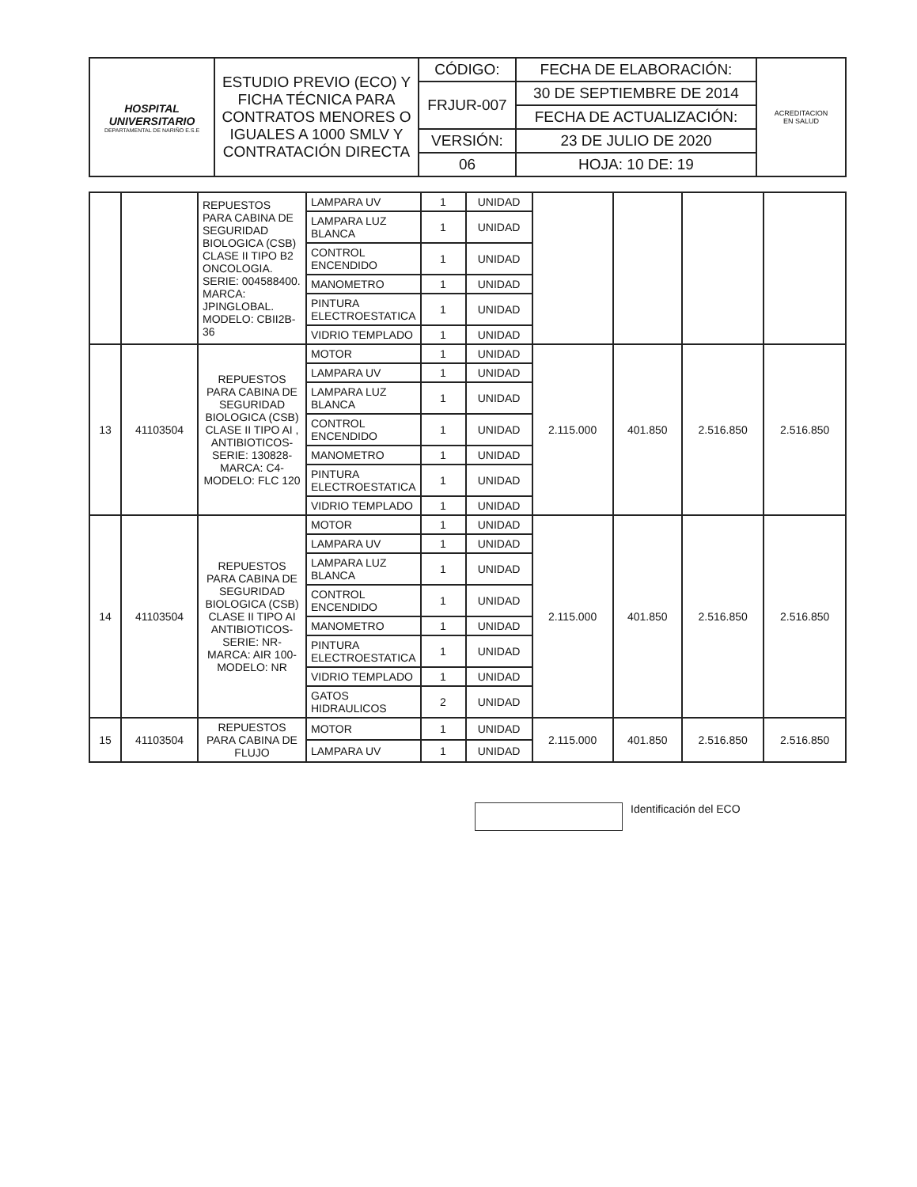| HOSPITAL UNIVERSITARIO DEPARTAMENTAL DE NARIÑO E.S.E | ESTUDIO PREVIO (ECO) Y FICHA TÉCNICA PARA CONTRATOS MENORES O IGUALES A 1000 SMLV Y CONTRATACIÓN DIRECTA | CÓDIGO: | FECHA DE ELABORACIÓN: | ACREDITACION EN SALUD |
| | | FRJUR-007 | 30 DE SEPTIEMBRE DE 2014 | |
| | | | FECHA DE ACTUALIZACIÓN: | |
| | | VERSIÓN: | 23 DE JULIO DE 2020 | |
| | | 06 | HOJA: 10 DE: 19 | |
| | | REPUESTOS PARA CABINA DE SEGURIDAD BIOLOGICA (CSB) CLASE II TIPO B2 ONCOLOGIA. SERIE: 004588400. MARCA: JPINGLOBAL. MODELO: CBII2B-36 | LAMPARA UV | 1 | UNIDAD | | | | |
| | | | LAMPARA LUZ BLANCA | 1 | UNIDAD | | | | |
| | | | CONTROL ENCENDIDO | 1 | UNIDAD | | | | |
| | | | MANOMETRO | 1 | UNIDAD | | | | |
| | | | PINTURA ELECTROESTATICA | 1 | UNIDAD | | | | |
| | | | VIDRIO TEMPLADO | 1 | UNIDAD | | | | |
| 13 | 41103504 | REPUESTOS PARA CABINA DE SEGURIDAD BIOLOGICA (CSB) CLASE II TIPO AI , ANTIBIOTICOS- SERIE: 130828- MARCA: C4- MODELO: FLC 120 | MOTOR | 1 | UNIDAD | 2.115.000 | 401.850 | 2.516.850 | 2.516.850 |
| | | | LAMPARA UV | 1 | UNIDAD | | | | |
| | | | LAMPARA LUZ BLANCA | 1 | UNIDAD | | | | |
| | | | CONTROL ENCENDIDO | 1 | UNIDAD | | | | |
| | | | MANOMETRO | 1 | UNIDAD | | | | |
| | | | PINTURA ELECTROESTATICA | 1 | UNIDAD | | | | |
| | | | VIDRIO TEMPLADO | 1 | UNIDAD | | | | |
| 14 | 41103504 | REPUESTOS PARA CABINA DE SEGURIDAD BIOLOGICA (CSB) CLASE II TIPO AI ANTIBIOTICOS- SERIE: NR- MARCA: AIR 100-MODELO: NR | MOTOR | 1 | UNIDAD | 2.115.000 | 401.850 | 2.516.850 | 2.516.850 |
| | | | LAMPARA UV | 1 | UNIDAD | | | | |
| | | | LAMPARA LUZ BLANCA | 1 | UNIDAD | | | | |
| | | | CONTROL ENCENDIDO | 1 | UNIDAD | | | | |
| | | | MANOMETRO | 1 | UNIDAD | | | | |
| | | | PINTURA ELECTROESTATICA | 1 | UNIDAD | | | | |
| | | | VIDRIO TEMPLADO | 1 | UNIDAD | | | | |
| | | | GATOS HIDRAULICOS | 2 | UNIDAD | | | | |
| 15 | 41103504 | REPUESTOS PARA CABINA DE FLUJO | MOTOR | 1 | UNIDAD | 2.115.000 | 401.850 | 2.516.850 | 2.516.850 |
| | | | LAMPARA UV | 1 | UNIDAD | | | | |
Identificación del ECO